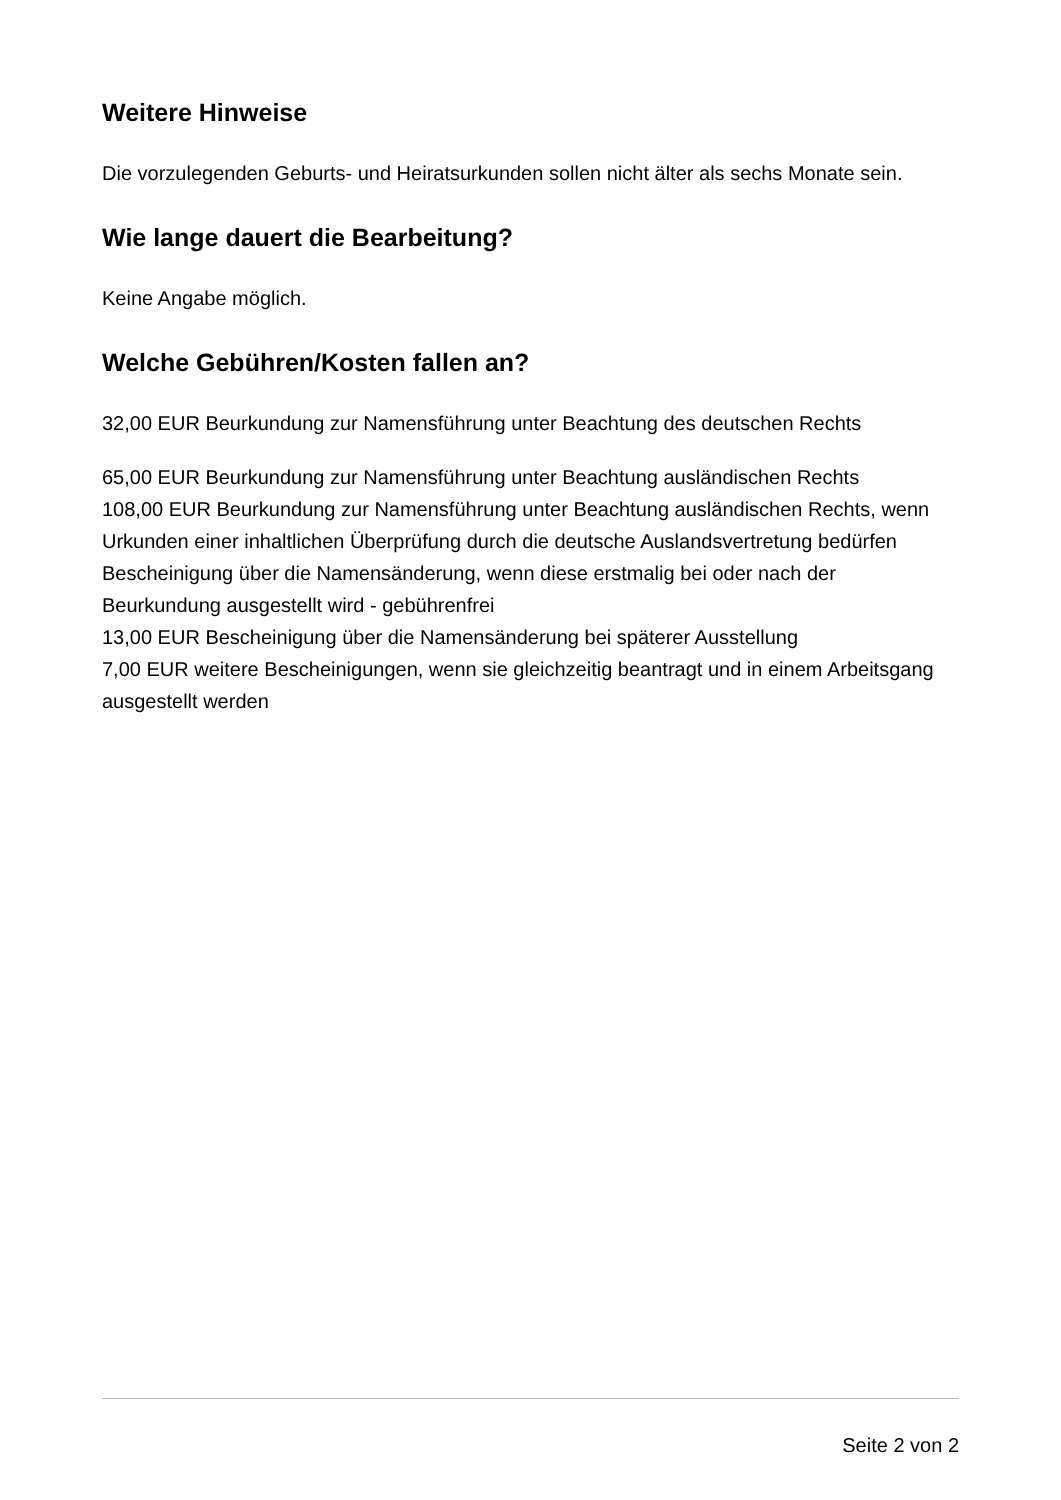Weitere Hinweise
Die vorzulegenden Geburts- und Heiratsurkunden sollen nicht älter als sechs Monate sein.
Wie lange dauert die Bearbeitung?
Keine Angabe möglich.
Welche Gebühren/Kosten fallen an?
32,00 EUR Beurkundung zur Namensführung unter Beachtung des deutschen Rechts
65,00 EUR Beurkundung zur Namensführung unter Beachtung ausländischen Rechts
108,00 EUR Beurkundung zur Namensführung unter Beachtung ausländischen Rechts, wenn Urkunden einer inhaltlichen Überprüfung durch die deutsche Auslandsvertretung bedürfen
Bescheinigung über die Namensänderung, wenn diese erstmalig bei oder nach der Beurkundung ausgestellt wird - gebührenfrei
13,00 EUR Bescheinigung über die Namensänderung bei späterer Ausstellung
7,00 EUR weitere Bescheinigungen, wenn sie gleichzeitig beantragt und in einem Arbeitsgang ausgestellt werden
Seite 2 von 2